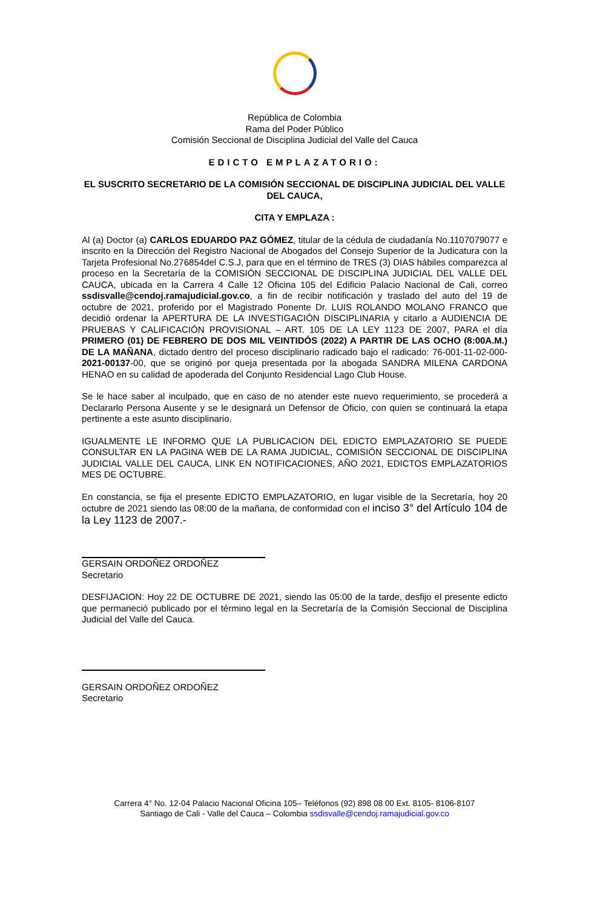República de Colombia
Rama del Poder Público
Comisión Seccional de Disciplina Judicial del Valle del Cauca
EDICTO EMPLAZATORIO:
EL SUSCRITO SECRETARIO DE LA COMISIÓN SECCIONAL DE DISCIPLINA JUDICIAL DEL VALLE DEL CAUCA,
CITA Y EMPLAZA :
Al (a) Doctor (a) CARLOS EDUARDO PAZ GÓMEZ, titular de la cédula de ciudadanía No.1107079077 e inscrito en la Dirección del Registro Nacional de Abogados del Consejo Superior de la Judicatura con la Tarjeta Profesional No.276854del C.S.J, para que en el término de TRES (3) DIAS hábiles comparezca al proceso en la Secretaría de la COMISIÓN SECCIONAL DE DISCIPLINA JUDICIAL DEL VALLE DEL CAUCA, ubicada en la Carrera 4 Calle 12 Oficina 105 del Edificio Palacio Nacional de Cali, correo ssdisvalle@cendoj.ramajudicial.gov.co, a fin de recibir notificación y traslado del auto del 19 de octubre de 2021, proferido por el Magistrado Ponente Dr. LUIS ROLANDO MOLANO FRANCO que decidió ordenar la APERTURA DE LA INVESTIGACIÓN DISCIPLINARIA y citarlo a AUDIENCIA DE PRUEBAS Y CALIFICACIÓN PROVISIONAL – ART. 105 DE LA LEY 1123 DE 2007, PARA el día PRIMERO (01) DE FEBRERO DE DOS MIL VEINTIDÓS (2022) A PARTIR DE LAS OCHO (8:00A.M.) DE LA MAÑANA, dictado dentro del proceso disciplinario radicado bajo el radicado: 76-001-11-02-000- 2021-00137-00, que se originó por queja presentada por la abogada SANDRA MILENA CARDONA HENAO en su calidad de apoderada del Conjunto Residencial Lago Club House.
Se le hace saber al inculpado, que en caso de no atender este nuevo requerimiento, se procederá a Declararlo Persona Ausente y se le designará un Defensor de Oficio, con quien se continuará la etapa pertinente a este asunto disciplinario.
IGUALMENTE LE INFORMO QUE LA PUBLICACION DEL EDICTO EMPLAZATORIO SE PUEDE CONSULTAR EN LA PAGINA WEB DE LA RAMA JUDICIAL, COMISIÓN SECCIONAL DE DISCIPLINA JUDICIAL VALLE DEL CAUCA, LINK EN NOTIFICACIONES, AÑO 2021, EDICTOS EMPLAZATORIOS MES DE OCTUBRE.
En constancia, se fija el presente EDICTO EMPLAZATORIO, en lugar visible de la Secretaría, hoy 20 octubre de 2021 siendo las 08:00 de la mañana, de conformidad con el inciso 3° del Artículo 104 de la Ley 1123 de 2007.-
GERSAIN ORDOÑEZ ORDOÑEZ
Secretario
DESFIJACION: Hoy 22 DE OCTUBRE DE 2021, siendo las 05:00 de la tarde, desfijo el presente edicto que permaneció publicado por el término legal en la Secretaría de la Comisión Seccional de Disciplina Judicial del Valle del Cauca.
GERSAIN ORDOÑEZ ORDOÑEZ
Secretario
Carrera 4° No. 12-04 Palacio Nacional Oficina 105– Teléfonos (92) 898 08 00 Ext. 8105- 8106-8107
Santiago de Cali - Valle del Cauca – Colombia ssdisvalle@cendoj.ramajudicial.gov.co